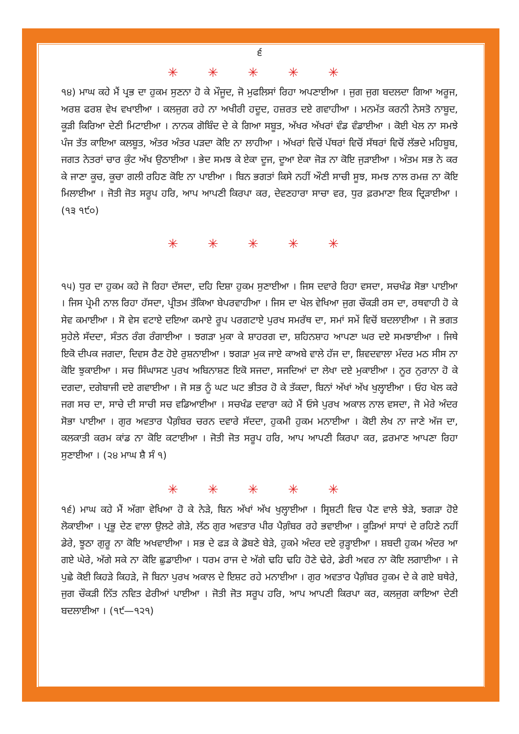੬
✳ ✳ ✳ ✳ ✳
੧੪) ਮਾਘ ਕਹੇ ਮੈਂ ਪ੍ਰਭ ਦਾ ਹੁਕਮ ਸੁਣਨਾ ਹੋ ਕੇ ਮੌਜੂਦ, ਜੋ ਮੁਫਲਿਸਾਂ ਰਿਹਾ ਅਪਣਾਈਆ । ਜੁਗ ਜੁਗ ਬਦਲਦਾ ਗਿਆ ਅਰੂਜ, ਅਰਸ਼ ਫਰਸ਼ ਵੇਖ ਵਖਾਈਆ । ਕਲਜੁਗ ਰਹੇ ਨਾ ਅਖੀਰੀ ਹਦੂਦ, ਹਜ਼ਰਤ ਦਏ ਗਵਾਹੀਆ । ਮਨਮੱਤ ਕਰਨੀ ਨੇਸਤੋ ਨਾਬੂਦ, ਕੂੜੀ ਕਿਰਿਆ ਦੇਣੀ ਮਿਟਾਈਆ । ਨਾਨਕ ਗੋਬਿੰਦ ਦੇ ਕੇ ਗਿਆ ਸਬੂਤ, ਅੱਖਰ ਅੱਖਰਾਂ ਵੰਡ ਵੰਡਾਈਆ । ਕੋਈ ਖੇਲ ਨਾ ਸਮਝੇ ਪੰਜ ਤੱਤ ਕਾਇਆ ਕਲਬੂਤ, ਅੰਤਰ ਅੰਤਰ ਪੜਦਾ ਕੋਇ ਨਾ ਲਾਹੀਆ । ਅੱਖਰਾਂ ਵਿਚੋਂ ਪੱਥਰਾਂ ਵਿਚੋਂ ਸੱਥਰਾਂ ਵਿਚੋਂ ਲੱਭਦੇ ਮਹਿਬੂਬ, ਜਗਤ ਨੇਤਰਾਂ ਚਾਰ ਕੁੰਟ ਅੱਖ ਉਠਾਈਆ । ਭੇਦ ਸਮਝ ਕੇ ਏਕਾ ਦੂਜ, ਦੂਆ ਏਕਾ ਜੋੜ ਨਾ ਕੋਇ ਜੁੜਾਈਆ । ਅੰਤਮ ਸਭ ਨੇ ਕਰ ਕੇ ਜਾਣਾ ਕੂਚ, ਕੂਚਾ ਗਲੀ ਰਹਿਣ ਕੋਇ ਨਾ ਪਾਈਆ । ਬਿਨ ਭਗਤਾਂ ਕਿਸੇ ਨਹੀਂ ਔਣੀ ਸਾਚੀ ਸੂਝ, ਸਮਝ ਨਾਲ ਰਮਜ਼ ਨਾ ਕੋਇ ਮਿਲਾਈਆ । ਜੋਤੀ ਜੋਤ ਸਰੂਪ ਹਰਿ, ਆਪ ਆਪਣੀ ਕਿਰਪਾ ਕਰ, ਦੇਵਣਹਾਰਾ ਸਾਚਾ ਵਰ, ਧੁਰ ਫ਼ਰਮਾਣਾ ਇਕ ਦ੍ਰਿੜਾਈਆ । (੧੩ ੧੯੦)
✳ ✳ ✳ ✳ ✳
੧੫) ਧੁਰ ਦਾ ਹੁਕਮ ਕਹੇ ਜੋ ਰਿਹਾ ਦੱਸਦਾ, ਦਹਿ ਦਿਸ਼ਾ ਹੁਕਮ ਸੁਣਾਈਆ । ਜਿਸ ਦਵਾਰੇ ਰਿਹਾ ਵਸਦਾ, ਸਚਖੰਡ ਸੋਭਾ ਪਾਈਆ । ਜਿਸ ਪ੍ਰੇਮੀ ਨਾਲ ਰਿਹਾ ਹੱਸਦਾ, ਪ੍ਰੀਤਮ ਤੱਕਿਆ ਬੇਪਰਵਾਹੀਆ । ਜਿਸ ਦਾ ਖੇਲ ਵੇਖਿਆ ਜੁਗ ਚੌਕੜੀ ਰਸ ਦਾ, ਰਥਵਾਹੀ ਹੋ ਕੇ ਸੇਵ ਕਮਾਈਆ । ਸੋ ਵੇਸ ਵਟਾਏ ਦਇਆ ਕਮਾਏ ਰੂਪ ਪਰਗਟਾਏ ਪੁਰਖ ਸਮਰੱਥ ਦਾ, ਸਮਾਂ ਸਮੇਂ ਵਿਚੋਂ ਬਦਲਾਈਆ । ਜੋ ਭਗਤ ਸੁਹੇਲੇ ਸੱਦਦਾ, ਸੰਤਨ ਰੰਗ ਰੰਗਾਈਆ । ਝਗੜਾ ਮੁਕਾ ਕੇ ਸ਼ਾਹਰਗ ਦਾ, ਸ਼ਹਿਨਸ਼ਾਹ ਆਪਣਾ ਘਰ ਦਏ ਸਮਝਾਈਆ । ਜਿਥੇ ਇਕੋ ਦੀਪਕ ਜਗਦਾ, ਦਿਵਸ ਰੈਣ ਹੋਏ ਰੁਸ਼ਨਾਈਆ । ਝਗੜਾ ਮੁਕ ਜਾਏ ਕਾਅਬੇ ਵਾਲੇ ਹੱਜ ਦਾ, ਸ਼ਿਵਦਵਾਲਾ ਮੰਦਰ ਮਠ ਸੀਸ ਨਾ ਕੋਇ ਝੁਕਾਈਆ । ਸਚ ਸਿੰਘਾਸਣ ਪੁਰਖ ਅਬਿਨਾਸ਼ਣ ਇਕੋ ਸਜਦਾ, ਸਜਦਿਆਂ ਦਾ ਲੇਖਾ ਦਏ ਮੁਕਾਈਆ । ਨੂਰ ਨੁਰਾਨਾ ਹੋ ਕੇ ਦਗਦਾ, ਦਗੇਬਾਜੀ ਦਏ ਗਵਾਈਆ । ਜੋ ਸਭ ਨੂੰ ਘਟ ਘਟ ਭੀਤਰ ਹੋ ਕੇ ਤੱਕਦਾ, ਬਿਨਾਂ ਅੱਖਾਂ ਅੱਖ ਖੁਲ੍ਹਾਈਆ । ਓਹ ਖੇਲ ਕਰੇ ਜਗ ਸਚ ਦਾ, ਸਾਚੇ ਦੀ ਸਾਚੀ ਸਚ ਵਡਿਆਈਆ । ਸਚਖੰਡ ਦਵਾਰਾ ਕਹੇ ਮੈਂ ਓਸੇ ਪੁਰਖ ਅਕਾਲ ਨਾਲ ਵਸਦਾ, ਜੋ ਮੇਰੇ ਅੰਦਰ ਸੋਭਾ ਪਾਈਆ । ਗੁਰ ਅਵਤਾਰ ਪੈਗ਼ੰਬਰ ਚਰਨ ਦਵਾਰੇ ਸੱਦਦਾ, ਹੁਕਮੀ ਹੁਕਮ ਮਨਾਈਆ । ਕੋਈ ਲੇਖ ਨਾ ਜਾਣੇ ਅੱਜ ਦਾ, ਕਲਕਾਤੀ ਕਰਮ ਕਾਂਡ ਨਾ ਕੋਇ ਕਟਾਈਆ । ਜੋਤੀ ਜੋਤ ਸਰੂਪ ਹਰਿ, ਆਪ ਆਪਣੀ ਕਿਰਪਾ ਕਰ, ਫ਼ਰਮਾਣ ਆਪਣਾ ਰਿਹਾ ਸੁਣਾਈਆ । (੨੪ ਮਾਘ ਸ਼ੈ ਸੰ ੧)
✳ ✳ ✳ ✳ ✳
੧੬) ਮਾਘ ਕਹੇ ਮੈਂ ਅੱਗਾ ਵੇਖਿਆ ਹੋ ਕੇ ਨੇੜੇ, ਬਿਨ ਅੱਖਾਂ ਅੱਖ ਖੁਲ੍ਹਾਈਆ । ਸ੍ਰਿਸ਼ਟੀ ਵਿਚ ਪੈਣ ਵਾਲੇ ਝੇੜੇ, ਝਗੜਾ ਹੋਏ ਲੋਕਾਈਆ । ਪ੍ਰਭੂ ਦੇਣ ਵਾਲਾ ਉਲਟੇ ਗੇੜੇ, ਲੱਠ ਗੁਰ ਅਵਤਾਰ ਪੀਰ ਪੈਗ਼ੰਬਰ ਰਹੇ ਭਵਾਈਆ । ਕੂੜਿਆਂ ਸਾਧਾਂ ਦੇ ਰਹਿਣੇ ਨਹੀਂ ਡੇਰੇ, ਝੂਠਾ ਗੁਰੂ ਨਾ ਕੋਇ ਅਖਵਾਈਆ । ਸਭ ਦੇ ਫੜ ਕੇ ਡੋਬਣੇ ਬੇੜੇ, ਹੁਕਮੇ ਅੰਦਰ ਦਏ ਰੁੜ੍ਹਾਈਆ । ਸ਼ਬਦੀ ਹੁਕਮ ਅੰਦਰ ਆ ਗਏ ਘੇਰੇ, ਅੱਗੇ ਸਕੇ ਨਾ ਕੋਇ ਛੁਡਾਈਆ । ਧਰਮ ਰਾਜ ਦੇ ਅੱਗੇ ਢਹਿ ਢਹਿ ਹੋਣੇ ਢੇਰੇ, ਡੇਰੀ ਅਵਰ ਨਾ ਕੋਇ ਲਗਾਈਆ । ਜੇ ਪੁਛੇ ਕੋਈ ਕਿਹੜੇ ਕਿਹੜੇ, ਜੋ ਬਿਨਾ ਪੁਰਖ ਅਕਾਲ ਦੇ ਇਸ਼ਟ ਰਹੇ ਮਨਾਈਆ । ਗੁਰ ਅਵਤਾਰ ਪੈਗ਼ੰਬਰ ਹੁਕਮ ਦੇ ਕੇ ਗਏ ਬਥੇਰੇ, ਜੁਗ ਚੌਕੜੀ ਨਿੱਤ ਨਵਿਤ ਫੇਰੀਆਂ ਪਾਈਆ । ਜੋਤੀ ਜੋਤ ਸਰੂਪ ਹਰਿ, ਆਪ ਆਪਣੀ ਕਿਰਪਾ ਕਰ, ਕਲਜੁਗ ਕਾਇਆ ਦੇਣੀ ਬਦਲਾਈਆ । (੧੯—੧੨੧)